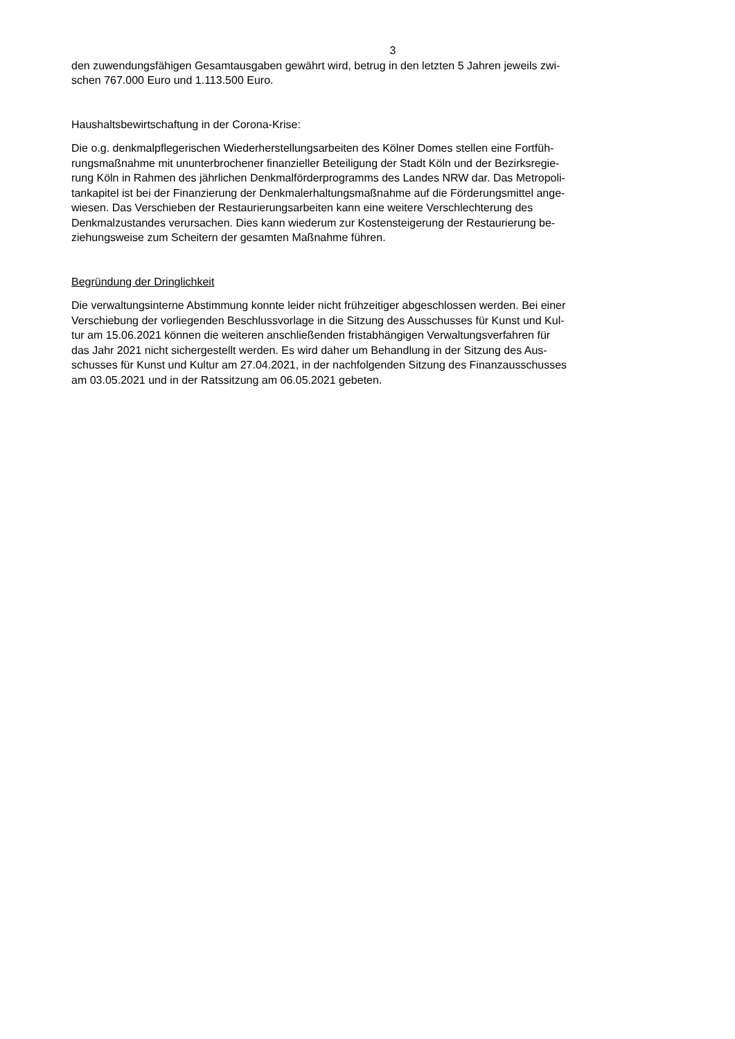3
den zuwendungsfähigen Gesamtausgaben gewährt wird, betrug in den letzten 5 Jahren jeweils zwi-
schen 767.000 Euro und 1.113.500 Euro.
Haushaltsbewirtschaftung in der Corona-Krise:
Die o.g. denkmalpflegerischen Wiederherstellungsarbeiten des Kölner Domes stellen eine Fortfüh-
rungsmaßnahme mit ununterbrochener finanzieller Beteiligung der Stadt Köln und der Bezirksregie-
rung Köln in Rahmen des jährlichen Denkmalförderprogramms des Landes NRW dar. Das Metropoli-
tankapitel ist bei der Finanzierung der Denkmalerhaltungsmaßnahme auf die Förderungsmittel ange-
wiesen. Das Verschieben der Restaurierungsarbeiten kann eine weitere Verschlechterung des
Denkmalzustandes verursachen. Dies kann wiederum zur Kostensteigerung der Restaurierung be-
ziehungsweise zum Scheitern der gesamten Maßnahme führen.
Begründung der Dringlichkeit
Die verwaltungsinterne Abstimmung konnte leider nicht frühzeitiger abgeschlossen werden. Bei einer
Verschiebung der vorliegenden Beschlussvorlage in die Sitzung des Ausschusses für Kunst und Kul-
tur am 15.06.2021 können die weiteren anschließenden fristabhängigen Verwaltungsverfahren für
das Jahr 2021 nicht sichergestellt werden. Es wird daher um Behandlung in der Sitzung des Aus-
schusses für Kunst und Kultur am 27.04.2021, in der nachfolgenden Sitzung des Finanzausschusses
am 03.05.2021 und in der Ratssitzung am 06.05.2021 gebeten.